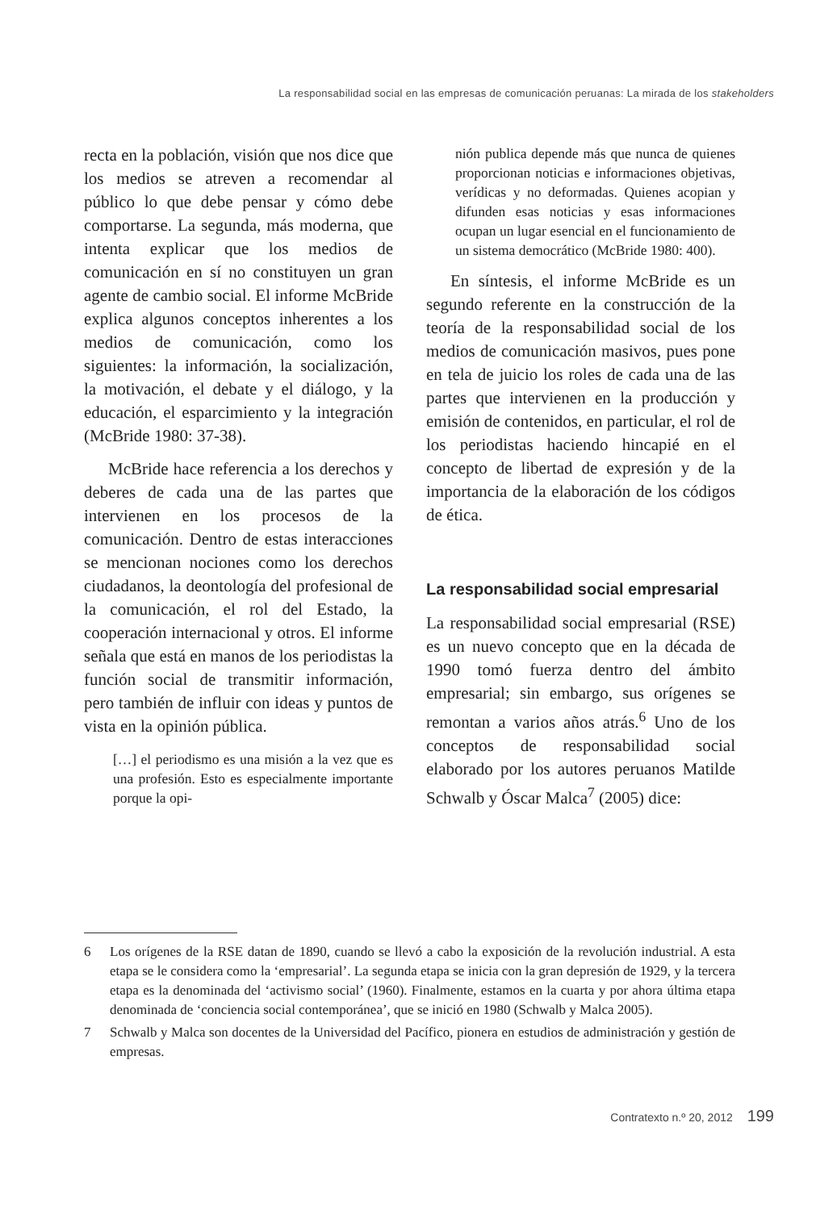La responsabilidad social en las empresas de comunicación peruanas: La mirada de los stakeholders
recta en la población, visión que nos dice que los medios se atreven a recomendar al público lo que debe pensar y cómo debe comportarse. La segunda, más moderna, que intenta explicar que los medios de comunicación en sí no constituyen un gran agente de cambio social. El informe McBride explica algunos conceptos inherentes a los medios de comunicación, como los siguientes: la información, la socialización, la motivación, el debate y el diálogo, y la educación, el esparcimiento y la integración (McBride 1980: 37-38).
McBride hace referencia a los derechos y deberes de cada una de las partes que intervienen en los procesos de la comunicación. Dentro de estas interacciones se mencionan nociones como los derechos ciudadanos, la deontología del profesional de la comunicación, el rol del Estado, la cooperación internacional y otros. El informe señala que está en manos de los periodistas la función social de transmitir información, pero también de influir con ideas y puntos de vista en la opinión pública.
[…] el periodismo es una misión a la vez que es una profesión. Esto es especialmente importante porque la opi-
nión publica depende más que nunca de quienes proporcionan noticias e informaciones objetivas, verídicas y no deformadas. Quienes acopian y difunden esas noticias y esas informaciones ocupan un lugar esencial en el funcionamiento de un sistema democrático (McBride 1980: 400).
En síntesis, el informe McBride es un segundo referente en la construcción de la teoría de la responsabilidad social de los medios de comunicación masivos, pues pone en tela de juicio los roles de cada una de las partes que intervienen en la producción y emisión de contenidos, en particular, el rol de los periodistas haciendo hincapié en el concepto de libertad de expresión y de la importancia de la elaboración de los códigos de ética.
La responsabilidad social empresarial
La responsabilidad social empresarial (RSE) es un nuevo concepto que en la década de 1990 tomó fuerza dentro del ámbito empresarial; sin embargo, sus orígenes se remontan a varios años atrás.<sup>6</sup> Uno de los conceptos de responsabilidad social elaborado por los autores peruanos Matilde Schwalb y Óscar Malca<sup>7</sup> (2005) dice:
6 Los orígenes de la RSE datan de 1890, cuando se llevó a cabo la exposición de la revolución industrial. A esta etapa se le considera como la ‘empresarial’. La segunda etapa se inicia con la gran depresión de 1929, y la tercera etapa es la denominada del ‘activismo social’ (1960). Finalmente, estamos en la cuarta y por ahora última etapa denominada de ‘conciencia social contemporánea’, que se inició en 1980 (Schwalb y Malca 2005).
7 Schwalb y Malca son docentes de la Universidad del Pacífico, pionera en estudios de administración y gestión de empresas.
Contratexto n.º 20, 2012 199